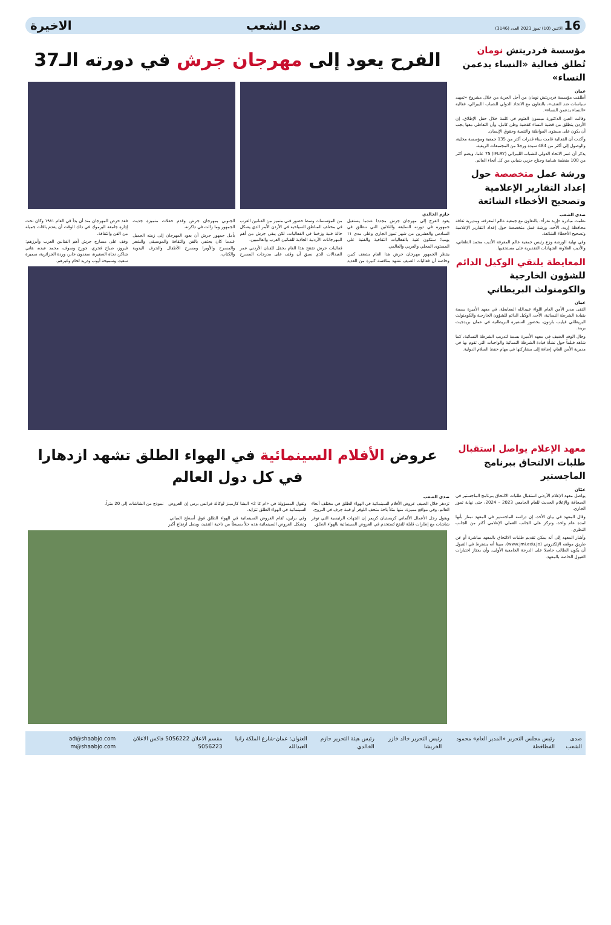16 الاثنين (10) تموز 2023 العدد (3146) صدى الشعب الاخيرة
مؤسسة فردريتش نومان تُطلق فعالية «النساء يدعمن النساء»
عمان
أطلقت مؤسسة فردريتش نومان من أجل الحرية من خلال مشروع «تمهيد سياسات ضد العنف»، بالتعاون مع الاتحاد الدولي للشباب الليبرالي، فعالية «النساء يدعمن النساء».
وقالت العين الدكتورة ميسون العتوم في كلمة خلال حفل الإطلاق، إن الأردن ينطلق من قضية النساء كقضية وطن كامل، وأن التعاطي معها يجب أن يكون على مستوى المواطنة والتنمية وحقوق الإنسان.
وأكدت أن الفعالية قامت ببناء قدرات أكثر من 135 جمعية ومؤسسة محلية، والوصول إلى أكثر من 484 سيدة ورجلا من المجتمعات الريفية.
يذكر أن عمر الاتحاد الدولي للشباب الليبرالي (IFLRY) 75 عاما، ويضم أكثر من 100 منظمة شبابية وجناح حزبي شبابي من كل أنحاء العالم.
ورشة عمل متخصصة حول إعداد التقارير الإعلامية وتصحيح الأخطاء الشائعة
صدى الشعب
نظمت مبادرة «إربد تقرأ»، بالتعاون مع جمعية عالم المعرفة، ومديرية ثقافة محافظة إربد، الأحد، ورشة عمل متخصصة حول إعداد التقارير الإعلامية وتصحيح الأخطاء الشائعة.
وفي نهاية الورشة وزع رئيس جمعية عالم المعرفة الأديب محمد الطعاني، والأديب العلاونة الشهادات التقديرية على مستحقيها.
المعايطة يلتقي الوكيل الدائم للشؤون الخارجية والكومنولث البريطاني
عمان
التقى مدير الأمن العام اللواء عبيدالله المعايطة، في معهد الأميرة بسمة بقيادة الشرطة النسائية، الأحد، الوكيل الدائم للشؤون الخارجية والكومنولث البريطاني فيليب بارتون، بحضور السفيرة البريطانية في عمان بريدجيت بريند.
وجال الوفد الضيف في معهد الأميرة بسمة لتدريب الشرطة النسائية، كما شاهد فيلماً حول نشأة قيادة الشرطة النسائية والواجبات التي تقوم بها في مديرية الأمن العام، إضافة إلى مشاركتها في مهام حفظ السلام الدولية.
الفرح يعود إلى مهرجان جرش في دورته الـ37
حازم الخالدي
يعود الفرح إلى مهرجان جرش مجددا عندما يستقبل جمهوره في دورته السابعة والثلاثين التي تنطلق في السادس والعشرين من شهر تموز الجاري وعلى مدى ١١ يوميا؛ ستكون غنية بالفعاليات الثقافية والفنية على المستوى المحلي والعربي والعالمي.
ينتظر الجمهور مهرجان جرش هذا العام بشغف كبير، وخاصة أن فعاليات الصيف تشهد منافسة كبيرة من العديد من المؤسسات وسط حضور فني متميز من الفنانين العرب في مختلف المناطق السياحية في الأردن الأمر الذي يشكل حالة فنية وزخما في الفعاليات، لكن يبقى جرش من أهم المهرجانات الأردنية الجاذبة للفنانين العرب والعالميين.
فعاليات جرش تفتتح هذا العام بحفل للفنان الأردني عمر العبدالات الذي سبق أن وقف على مدرجات المسرح الجنوبي بمهرجان جرش وقدم حفلات متميزة جذبت الجمهور وما زالت في ذاكرته.
يأمل جمهور جرش أن يعود المهرجان إلى زمنه الجميل عندما كان يحتفي بالفن والثقافة والموسيقى والشعر والمسرح والأوبرا ومسرح الأطفال والحرف اليدوية والكتاب.
فقد حرص المهرجان منذ أن بدأ في العام ١٩٨١ وكان تحت إدارة جامعة اليرموك في ذلك الوقت أن يقدم باقات جميلة من الفن والثقافة.
وقف على مسارح جرش أهم الفنانين العرب وأبرزهم: فيروز، صباح فخري، جورج وسوف، محمد عبده، هاني شاكر، نجاة الصغيرة، سعدون جابر، وردة الجزائرية، سميرة سعيد، وسميحة أيوب ودريد لحام وغيرهم.
معهد الإعلام يواصل استقبال طلبات الالتحاق ببرنامج الماجستير
عمّان
يواصل معهد الإعلام الأردني استقبال طلبات الالتحاق ببرنامج الماجستير في الصحافة والإعلام الحديث للعام الجامعي 2023 – 2024، حتى نهاية تموز الجاري.
وقال المعهد في بيان الأحد، إن دراسة الماجستير في المعهد تمتاز بأنها لمدة عام واحد، وتركز على الجانب العملي الإعلامي أكثر من الجانب النظري.
وأشار المعهد إلى أنه يمكن تقديم طلبات الالتحاق بالمعهد مباشرة أو عن طريق موقعه الإلكتروني (www.jmi.edu.jo)، مبينا أنه يشترط في القبول أن يكون الطالب حاصلا على الدرجة الجامعية الأولى، وأن يجتاز اختبارات القبول الخاصة بالمعهد.
عروض الأفلام السينمائية في الهواء الطلق تشهد ازدهارا في كل دول العالم
صدى الشعب
تزدهر خلال الصيف عروض الأفلام السينمائية في الهواء الطلق في مختلف أنحاء العالم، وفي مواقع مميزة، منها مثلاً باحة متحف اللوفر أو قمة جرف في النروج.
ويقول رجل الأعمال الألماني كريستيان كريمر إن الجهات الرئيسية التي توفر شاشات مع إطارات قابلة للنفخ تُستخدم في العروض السينمائية بالهواء الطلق.
وتقول المسؤولة في «ام كا 2» اليشا كارمينز لوكالة فرانس برس إن العروض السينمائية في الهواء الطلق تتزايد.
وفي برلين، تُقام العروض السينمائية في الهواء الطلق فوق أسطح المباني. وتشكل العروض السينمائية هذه حلاً بسيطاً من ناحية التنفيذ، ويصل ارتفاع أكبر نموذج من الشاشات إلى 20 متراً.
صدى الشعب رئيس مجلس التحرير «المدير العام» محمود الفطافطة رئيس التحرير خالد خازر الخريشا رئيس هيئة التحرير حازم الخالدي العنوان: عمان-شارع الملكة رانيا العبدالله مقسم الاعلان 5056222 فاكس الاعلان 5056223 ad@shaabjo.com m@shaabjo.com